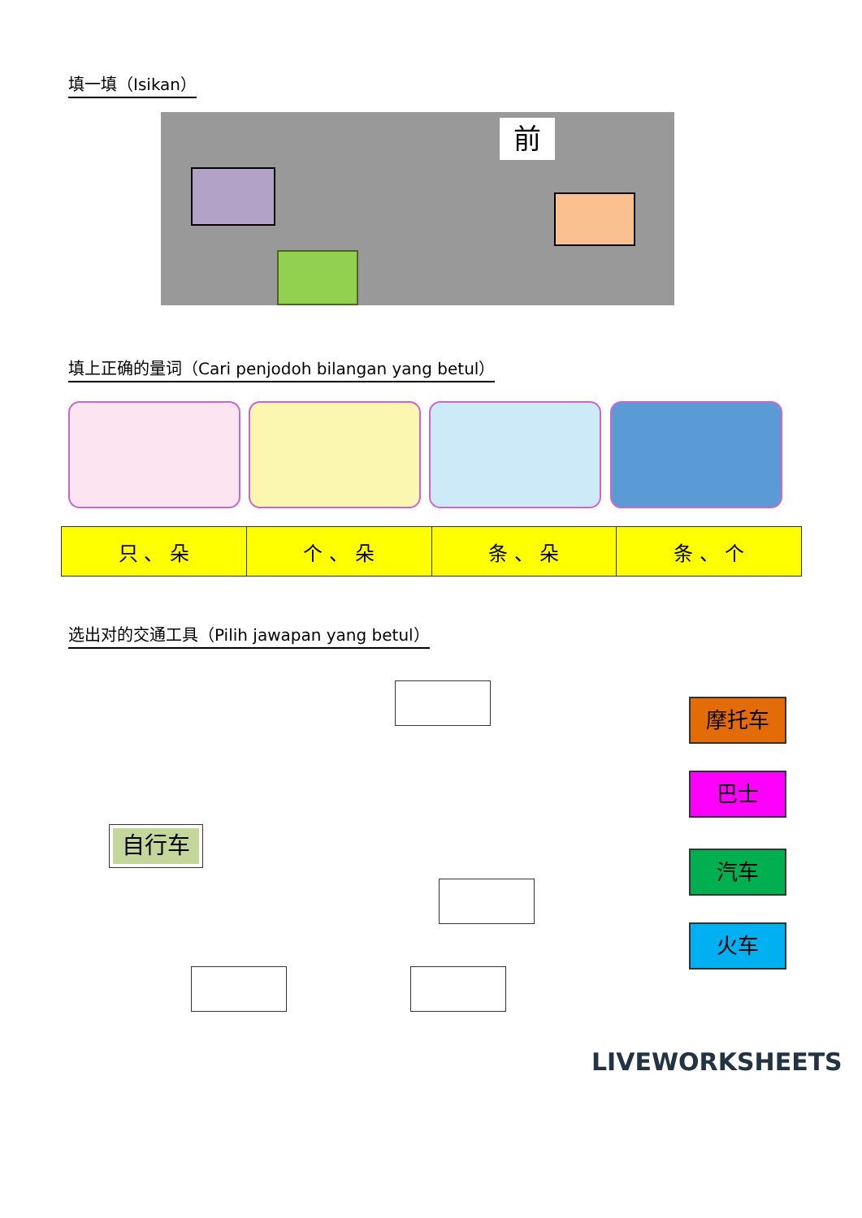填一填（Isikan）
前
填上正确的量词（Cari penjodoh bilangan yang betul）
| 只 、 朵 | 个 、 朵 | 条 、 朵 | 条 、 个 |
选出对的交通工具（Pilih jawapan yang betul）
自行车
摩托车
巴士
汽车
火车
LIVEWORKSHEETS